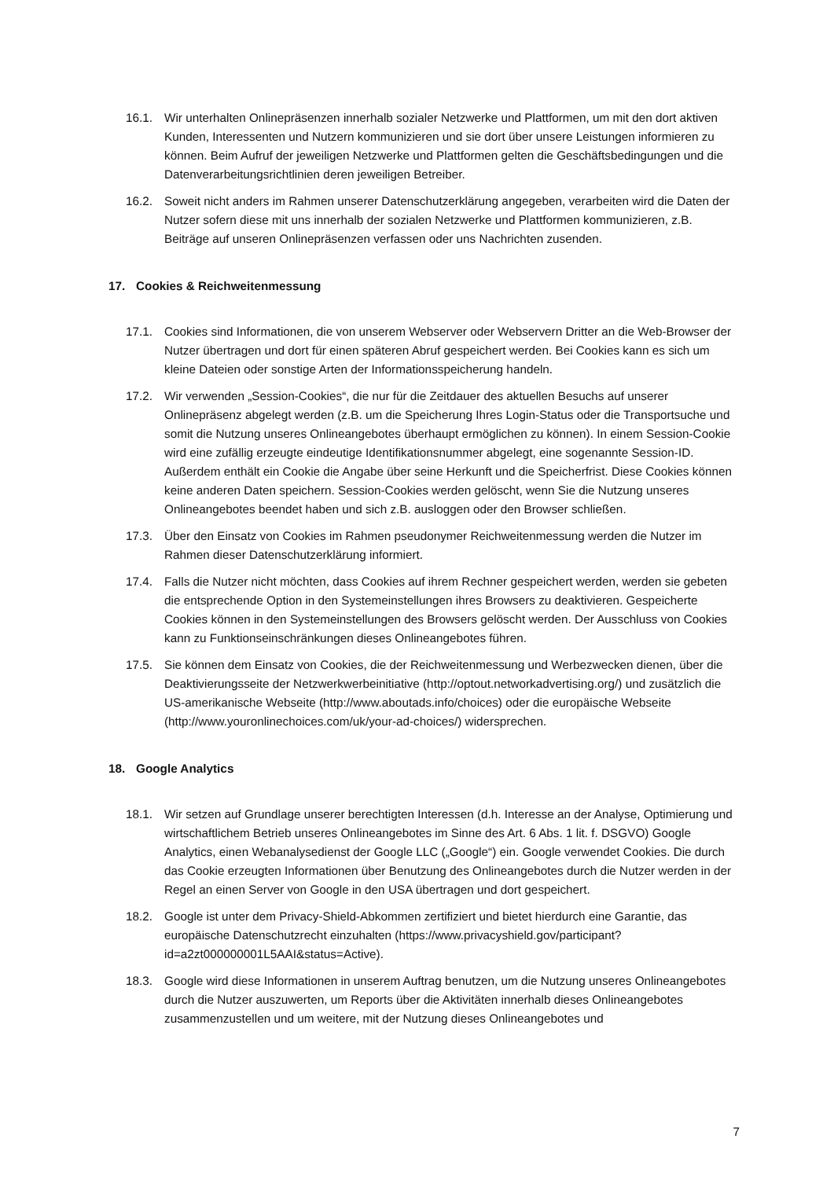16.1. Wir unterhalten Onlinepräsenzen innerhalb sozialer Netzwerke und Plattformen, um mit den dort aktiven Kunden, Interessenten und Nutzern kommunizieren und sie dort über unsere Leistungen informieren zu können. Beim Aufruf der jeweiligen Netzwerke und Plattformen gelten die Geschäftsbedingungen und die Datenverarbeitungsrichtlinien deren jeweiligen Betreiber.
16.2. Soweit nicht anders im Rahmen unserer Datenschutzerklärung angegeben, verarbeiten wird die Daten der Nutzer sofern diese mit uns innerhalb der sozialen Netzwerke und Plattformen kommunizieren, z.B. Beiträge auf unseren Onlinepräsenzen verfassen oder uns Nachrichten zusenden.
17. Cookies & Reichweitenmessung
17.1. Cookies sind Informationen, die von unserem Webserver oder Webservern Dritter an die Web-Browser der Nutzer übertragen und dort für einen späteren Abruf gespeichert werden. Bei Cookies kann es sich um kleine Dateien oder sonstige Arten der Informationsspeicherung handeln.
17.2. Wir verwenden „Session-Cookies“, die nur für die Zeitdauer des aktuellen Besuchs auf unserer Onlinepräsenz abgelegt werden (z.B. um die Speicherung Ihres Login-Status oder die Transportsuche und somit die Nutzung unseres Onlineangebotes überhaupt ermöglichen zu können). In einem Session-Cookie wird eine zufällig erzeugte eindeutige Identifikationsnummer abgelegt, eine sogenannte Session-ID. Außerdem enthält ein Cookie die Angabe über seine Herkunft und die Speicherfrist. Diese Cookies können keine anderen Daten speichern. Session-Cookies werden gelöscht, wenn Sie die Nutzung unseres Onlineangebotes beendet haben und sich z.B. ausloggen oder den Browser schließen.
17.3. Über den Einsatz von Cookies im Rahmen pseudonymer Reichweitenmessung werden die Nutzer im Rahmen dieser Datenschutzerklärung informiert.
17.4. Falls die Nutzer nicht möchten, dass Cookies auf ihrem Rechner gespeichert werden, werden sie gebeten die entsprechende Option in den Systemeinstellungen ihres Browsers zu deaktivieren. Gespeicherte Cookies können in den Systemeinstellungen des Browsers gelöscht werden. Der Ausschluss von Cookies kann zu Funktionseinschränkungen dieses Onlineangebotes führen.
17.5. Sie können dem Einsatz von Cookies, die der Reichweitenmessung und Werbezwecken dienen, über die Deaktivierungsseite der Netzwerkwerbeinitiative (http://optout.networkadvertising.org/) und zusätzlich die US-amerikanische Webseite (http://www.aboutads.info/choices) oder die europäische Webseite (http://www.youronlinechoices.com/uk/your-ad-choices/) widersprechen.
18. Google Analytics
18.1. Wir setzen auf Grundlage unserer berechtigten Interessen (d.h. Interesse an der Analyse, Optimierung und wirtschaftlichem Betrieb unseres Onlineangebotes im Sinne des Art. 6 Abs. 1 lit. f. DSGVO) Google Analytics, einen Webanalysedienst der Google LLC („Google“) ein. Google verwendet Cookies. Die durch das Cookie erzeugten Informationen über Benutzung des Onlineangebotes durch die Nutzer werden in der Regel an einen Server von Google in den USA übertragen und dort gespeichert.
18.2. Google ist unter dem Privacy-Shield-Abkommen zertifiziert und bietet hierdurch eine Garantie, das europäische Datenschutzrecht einzuhalten (https://www.privacyshield.gov/participant?id=a2zt000000001L5AAI&status=Active).
18.3. Google wird diese Informationen in unserem Auftrag benutzen, um die Nutzung unseres Onlineangebotes durch die Nutzer auszuwerten, um Reports über die Aktivitäten innerhalb dieses Onlineangebotes zusammenzustellen und um weitere, mit der Nutzung dieses Onlineangebotes und
7